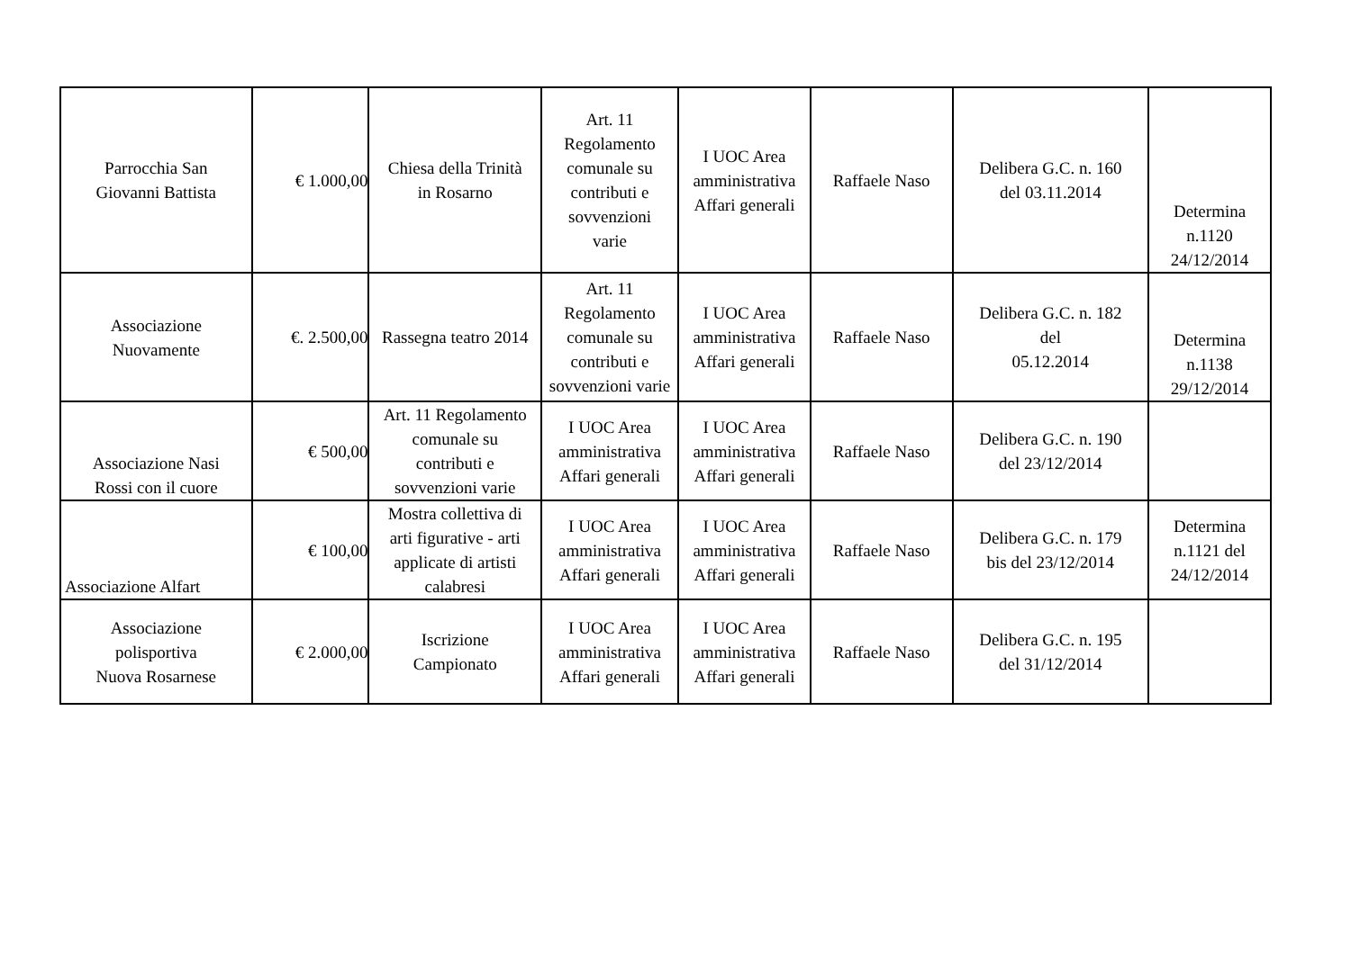| Parrocchia San Giovanni Battista | € 1.000,00 | Chiesa della Trinità in Rosarno | Art. 11 Regolamento comunale su contributi e sovvenzioni varie | I UOC Area amministrativa Affari generali | Raffaele Naso | Delibera G.C. n. 160 del 03.11.2014 | Determina n.1120 24/12/2014 |
| Associazione Nuovamente | €. 2.500,00 | Rassegna teatro 2014 | Art. 11 Regolamento comunale su contributi e sovvenzioni varie | I UOC Area amministrativa Affari generali | Raffaele Naso | Delibera G.C. n. 182 del 05.12.2014 | Determina n.1138 29/12/2014 |
| Associazione Nasi Rossi con il cuore | € 500,00 | Art. 11 Regolamento comunale su contributi e sovvenzioni varie | I UOC Area amministrativa Affari generali | I UOC Area amministrativa Affari generali | Raffaele Naso | Delibera G.C. n. 190 del 23/12/2014 | |
| Associazione Alfart | € 100,00 | Mostra collettiva di arti figurative - arti applicate di artisti calabresi | I UOC Area amministrativa Affari generali | I UOC Area amministrativa Affari generali | Raffaele Naso | Delibera G.C. n. 179 bis del 23/12/2014 | Determina n.1121 del 24/12/2014 |
| Associazione polisportiva Nuova Rosarnese | € 2.000,00 | Iscrizione Campionato | I UOC Area amministrativa Affari generali | I UOC Area amministrativa Affari generali | Raffaele Naso | Delibera G.C. n. 195 del 31/12/2014 | |